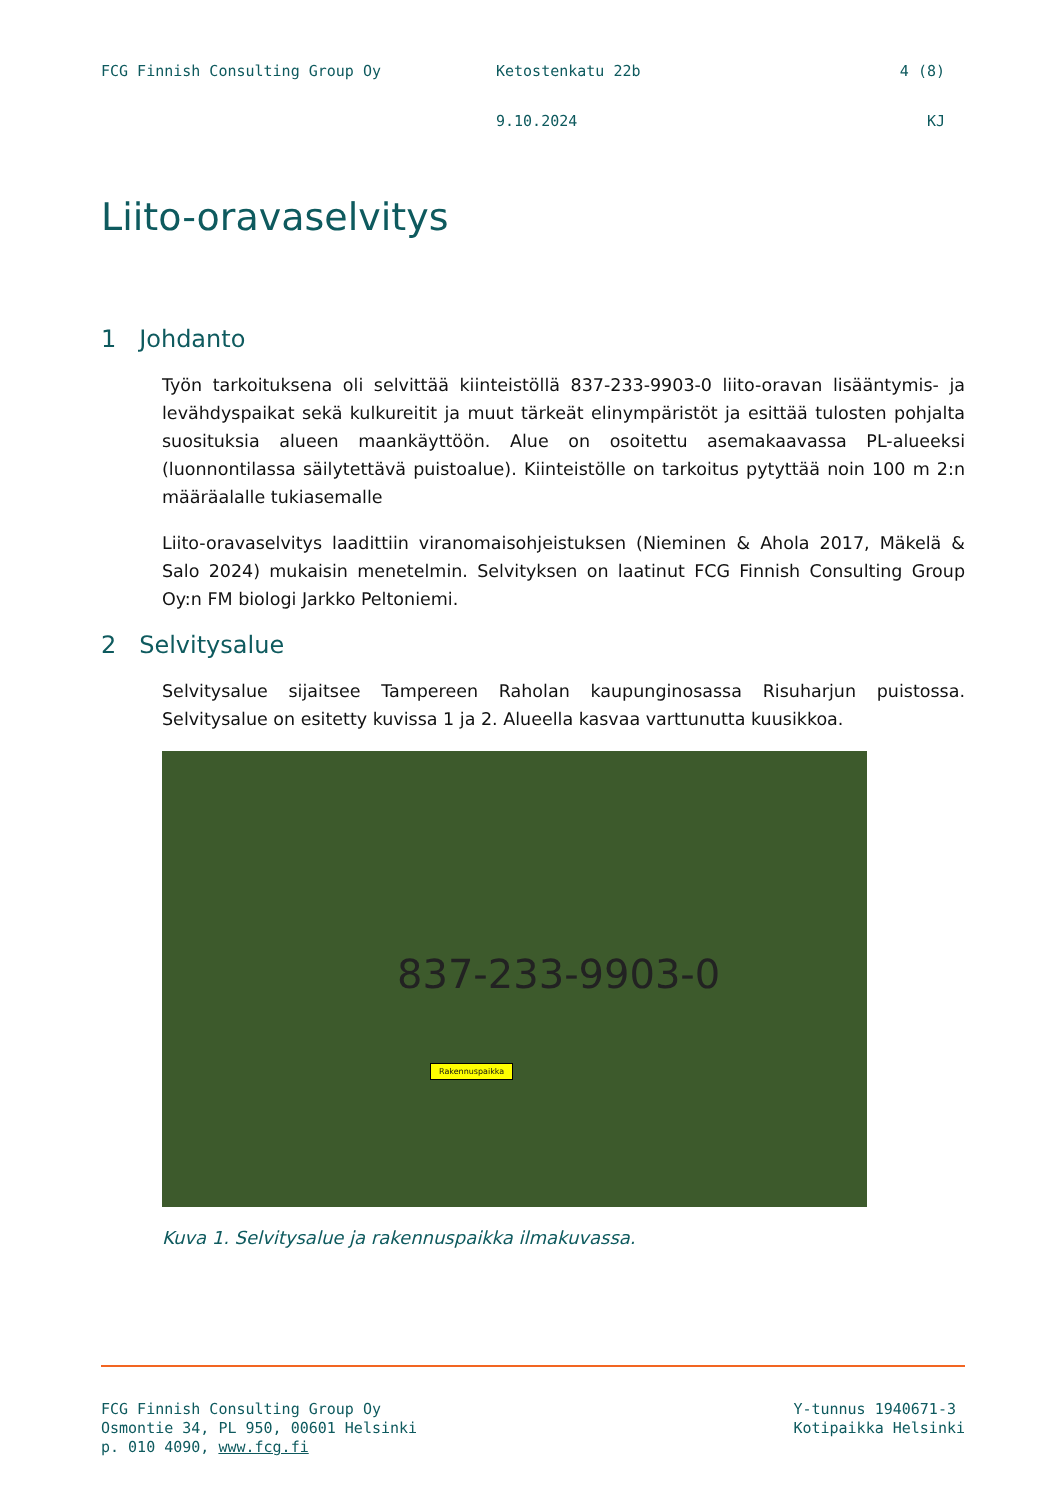FCG Finnish Consulting Group Oy Ketostenkatu 22b 4 (8)
9.10.2024 KJ
Liito-oravaselvitys
1 Johdanto
Työn tarkoituksena oli selvittää kiinteistöllä 837-233-9903-0 liito-oravan lisääntymis- ja levähdyspaikat sekä kulkureitit ja muut tärkeät elinympäristöt ja esittää tulosten pohjalta suosituksia alueen maankäyttöön. Alue on osoitettu asemakaavassa PL-alueeksi (luonnontilassa säilytettävä puistoalue). Kiinteistölle on tarkoitus pytyttää noin 100 m 2:n määräalalle tukiasemalle
Liito-oravaselvitys laadittiin viranomaisohjeistuksen (Nieminen & Ahola 2017, Mäkelä & Salo 2024) mukaisin menetelmin. Selvityksen on laatinut FCG Finnish Consulting Group Oy:n FM biologi Jarkko Peltoniemi.
2 Selvitysalue
Selvitysalue sijaitsee Tampereen Raholan kaupunginosassa Risuharjun puistossa. Selvitysalue on esitetty kuvissa 1 ja 2. Alueella kasvaa varttunutta kuusikkoa.
837-233-9903-0
Rakennuspaikka
Kuva 1. Selvitysalue ja rakennuspaikka ilmakuvassa.
FCG Finnish Consulting Group Oy
Osmontie 34, PL 950, 00601 Helsinki
p. 010 4090, www.fcg.fi
Y-tunnus 1940671-3
Kotipaikka Helsinki